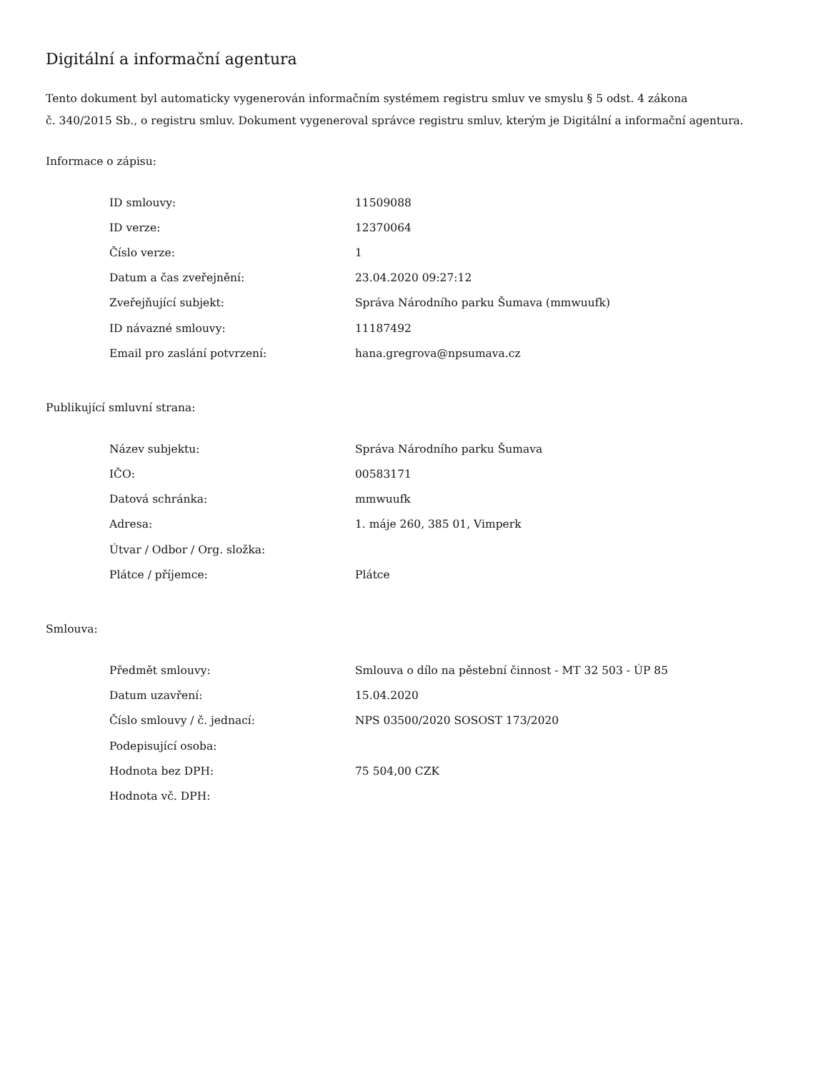Digitální a informační agentura
Tento dokument byl automaticky vygenerován informačním systémem registru smluv ve smyslu § 5 odst. 4 zákona
č. 340/2015 Sb., o registru smluv. Dokument vygeneroval správce registru smluv, kterým je Digitální a informační agentura.
Informace o zápisu:
| ID smlouvy: | 11509088 |
| ID verze: | 12370064 |
| Číslo verze: | 1 |
| Datum a čas zveřejnění: | 23.04.2020 09:27:12 |
| Zveřejňující subjekt: | Správa Národního parku Šumava (mmwuufk) |
| ID návazné smlouvy: | 11187492 |
| Email pro zaslání potvrzení: | hana.gregrova@npsumava.cz |
Publikující smluvní strana:
| Název subjektu: | Správa Národního parku Šumava |
| IČO: | 00583171 |
| Datová schránka: | mmwuufk |
| Adresa: | 1. máje 260, 385 01, Vimperk |
| Útvar / Odbor / Org. složka: | |
| Plátce / příjemce: | Plátce |
Smlouva:
| Předmět smlouvy: | Smlouva o dílo na pěstební činnost - MT 32 503 - ÚP 85 |
| Datum uzavření: | 15.04.2020 |
| Číslo smlouvy / č. jednací: | NPS 03500/2020 SOSOST 173/2020 |
| Podepisující osoba: | |
| Hodnota bez DPH: | 75 504,00 CZK |
| Hodnota vč. DPH: | |